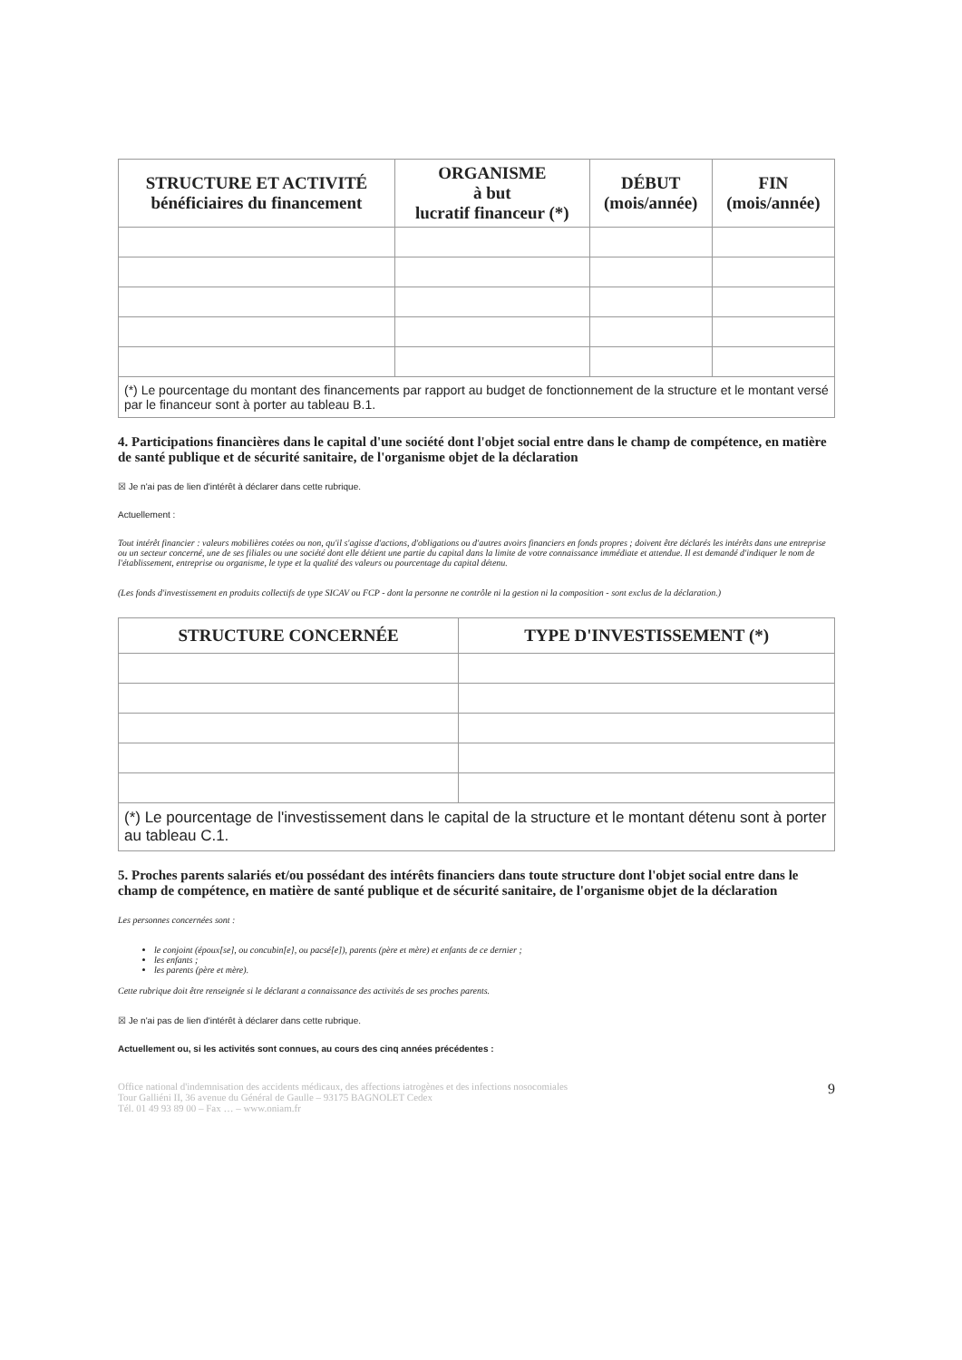| STRUCTURE ET ACTIVITÉ bénéficiaires du financement | ORGANISME à but lucratif financeur (*) | DÉBUT (mois/année) | FIN (mois/année) |
| --- | --- | --- | --- |
(*) Le pourcentage du montant des financements par rapport au budget de fonctionnement de la structure et le montant versé par le financeur sont à porter au tableau B.1.
4. Participations financières dans le capital d'une société dont l'objet social entre dans le champ de compétence, en matière de santé publique et de sécurité sanitaire, de l'organisme objet de la déclaration
☒ Je n'ai pas de lien d'intérêt à déclarer dans cette rubrique.
Actuellement :
Tout intérêt financier : valeurs mobilières cotées ou non, qu'il s'agisse d'actions, d'obligations ou d'autres avoirs financiers en fonds propres ; doivent être déclarés les intérêts dans une entreprise ou un secteur concerné, une de ses filiales ou une société dont elle détient une partie du capital dans la limite de votre connaissance immédiate et attendue. Il est demandé d'indiquer le nom de l'établissement, entreprise ou organisme, le type et la qualité des valeurs ou pourcentage du capital détenu.
(Les fonds d'investissement en produits collectifs de type SICAV ou FCP - dont la personne ne contrôle ni la gestion ni la composition - sont exclus de la déclaration.)
| STRUCTURE CONCERNÉE | TYPE D'INVESTISSEMENT (*) |
| --- | --- |
(*) Le pourcentage de l'investissement dans le capital de la structure et le montant détenu sont à porter au tableau C.1.
5. Proches parents salariés et/ou possédant des intérêts financiers dans toute structure dont l'objet social entre dans le champ de compétence, en matière de santé publique et de sécurité sanitaire, de l'organisme objet de la déclaration
Les personnes concernées sont :
le conjoint (époux[se], ou concubin[e], ou pacsé[e]), parents (père et mère) et enfants de ce dernier ;
les enfants ;
les parents (père et mère).
Cette rubrique doit être renseignée si le déclarant a connaissance des activités de ses proches parents.
☒ Je n'ai pas de lien d'intérêt à déclarer dans cette rubrique.
Actuellement ou, si les activités sont connues, au cours des cinq années précédentes :
Office national d'indemnisation des accidents médicaux, des affections iatrogènes et des infections nosocomiales
Tour Galliéni II, 36 avenue du Général de Gaulle – 93175 BAGNOLET Cedex
Tél. 01 49 93 89 00 – Fax … – www.oniam.fr
9